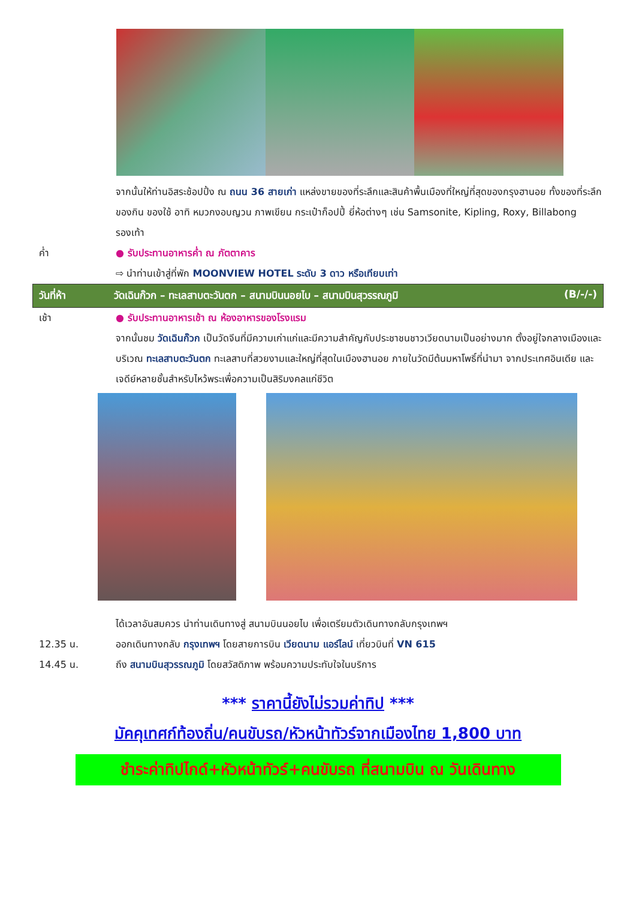จากนั้นให้ท่านอิสระช้อปปิ้ง ณ ถนน 36 สายเก่า แหล่งขายของที่ระลึกและสินค้าพื้นเมืองที่ใหญ่ที่สุดของกรุงฮานอย ทั้งของที่ระลึก ของกิน ของใช้ อาทิ หมวกงอบญวน ภาพเขียน กระเป๋าก็อปปี้ ยี่ห้อต่างๆ เช่น Samsonite, Kipling, Roxy, Billabong รองเท้า
ค่ำ ● รับประทานอาหารค่ำ ณ ภัตตาคาร
⇨ นำท่านเข้าสู่ที่พัก MOONVIEW HOTEL ระดับ 3 ดาว หรือเทียบเท่า
วันที่ห้า วัดเฉินก๊วก – ทะเลสาบตะวันตก – สนามบินนอยไบ – สนามบินสุวรรณภูมิ (B/-/-)
เช้า ● รับประทานอาหารเช้า ณ ห้องอาหารของโรงแรม
จากนั้นชม วัดเฉินก๊วก เป็นวัดจีนที่มีความเก่าแก่และมีความสำคัญกับประชาชนชาวเวียดนามเป็นอย่างมาก ตั้งอยู่ใจกลางเมืองและบริเวณ ทะเลสาบตะวันตก ทะเลสาบที่สวยงามและใหญ่ที่สุดในเมืองฮานอย ภายในวัดมีต้นมหาโพธิ์ที่นำมา จากประเทศอินเดีย และเจดีย์หลายชั้นสำหรับไหว้พระเพื่อความเป็นสิริมงคลแก่ชีวิต
ได้เวลาอันสมควร นำท่านเดินทางสู่ สนามบินนอยไบ เพื่อเตรียมตัวเดินทางกลับกรุงเทพฯ
12.35 น. ออกเดินทางกลับ กรุงเทพฯ โดยสายการบิน เวียดนาม แอร์ไลน์ เที่ยวบินที่ VN 615
14.45 น. ถึง สนามบินสุวรรณภูมิ โดยสวัสดิภาพ พร้อมความประทับใจในบริการ
*** ราคานี้ยังไม่รวมค่าทิป ***
มัคคุเทศก์ท้องถิ่น/คนขับรถ/หัวหน้าทัวร์จากเมืองไทย 1,800 บาท
ชำระค่าทิปไกด์+หัวหน้าทัวร์+คนขับรถ ที่สนามบิน ณ วันเดินทาง